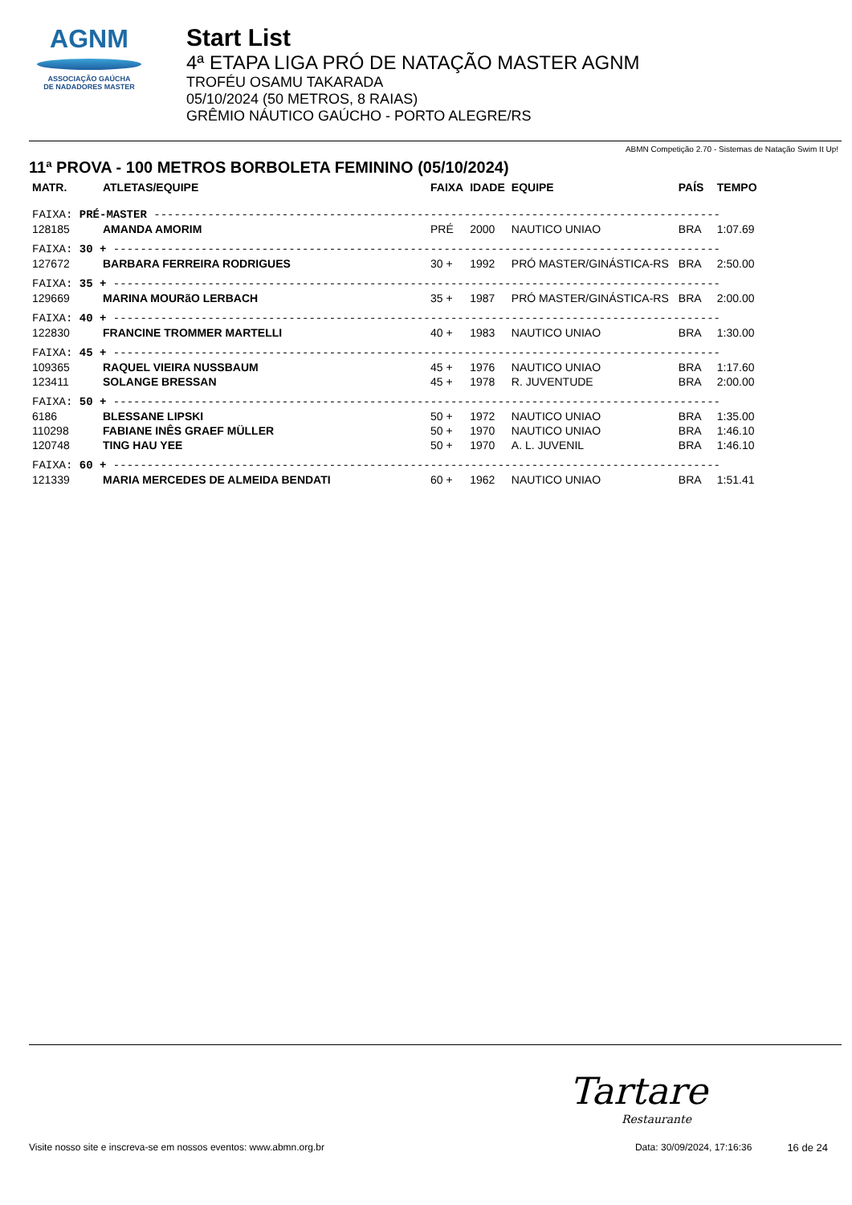AGNM
ASSOCIAÇÃO GAÚCHA
DE NADADORES MASTER
Start List
4ª ETAPA LIGA PRÓ DE NATAÇÃO MASTER AGNM
TROFÉU OSAMU TAKARADA
05/10/2024 (50 METROS, 8 RAIAS)
GRÊMIO NÁUTICO GAÚCHO - PORTO ALEGRE/RS
ABMN Competição 2.70 - Sistemas de Natação Swim It Up!
11ª PROVA - 100 METROS BORBOLETA FEMININO (05/10/2024)
| MATR. | ATLETAS/EQUIPE | FAIXA | IDADE | EQUIPE | PAÍS | TEMPO |
| --- | --- | --- | --- | --- | --- | --- |
| FAIXA: PRÉ-MASTER ------------------------------------------------------------------------------------ | | | | | | |
| 128185 | AMANDA AMORIM | PRÉ | 2000 | NAUTICO UNIAO | BRA | 1:07.69 |
| FAIXA: 30 + ------------------------------------------------------------------------------------------ | | | | | | |
| 127672 | BARBARA FERREIRA RODRIGUES | 30 + | 1992 | PRÓ MASTER/GINÁSTICA-RS | BRA | 2:50.00 |
| FAIXA: 35 + ------------------------------------------------------------------------------------------ | | | | | | |
| 129669 | MARINA MOURãO LERBACH | 35 + | 1987 | PRÓ MASTER/GINÁSTICA-RS | BRA | 2:00.00 |
| FAIXA: 40 + ------------------------------------------------------------------------------------------ | | | | | | |
| 122830 | FRANCINE TROMMER MARTELLI | 40 + | 1983 | NAUTICO UNIAO | BRA | 1:30.00 |
| FAIXA: 45 + ------------------------------------------------------------------------------------------ | | | | | | |
| 109365 | RAQUEL VIEIRA NUSSBAUM | 45 + | 1976 | NAUTICO UNIAO | BRA | 1:17.60 |
| 123411 | SOLANGE BRESSAN | 45 + | 1978 | R. JUVENTUDE | BRA | 2:00.00 |
| FAIXA: 50 + ------------------------------------------------------------------------------------------ | | | | | | |
| 6186 | BLESSANE LIPSKI | 50 + | 1972 | NAUTICO UNIAO | BRA | 1:35.00 |
| 110298 | FABIANE INÊS GRAEF MÜLLER | 50 + | 1970 | NAUTICO UNIAO | BRA | 1:46.10 |
| 120748 | TING HAU YEE | 50 + | 1970 | A. L. JUVENIL | BRA | 1:46.10 |
| FAIXA: 60 + ------------------------------------------------------------------------------------------ | | | | | | |
| 121339 | MARIA MERCEDES DE ALMEIDA BENDATI | 60 + | 1962 | NAUTICO UNIAO | BRA | 1:51.41 |
Tartare
Restaurante
Visite nosso site e inscreva-se em nossos eventos: www.abmn.org.br Data: 30/09/2024, 17:16:36 16 de 24